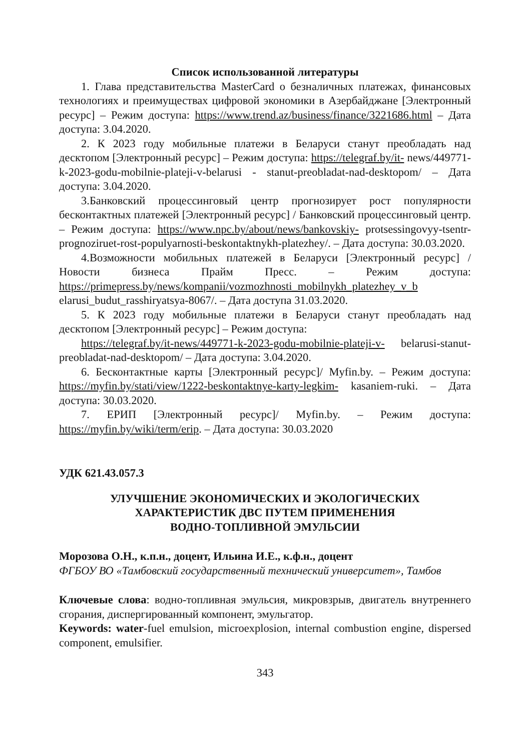Список использованной литературы
1. Глава представительства MasterCard о безналичных платежах, финансовых технологиях и преимуществах цифровой экономики в Азербайджане [Электронный ресурс] – Режим доступа: https://www.trend.az/business/finance/3221686.html – Дата доступа: 3.04.2020.
2. К 2023 году мобильные платежи в Беларуси станут преобладать над десктопом [Электронный ресурс] – Режим доступа: https://telegraf.by/it- news/449771-k-2023-godu-mobilnie-plateji-v-belarusi - stanut-preobladat-nad-desktopom/ – Дата доступа: 3.04.2020.
3.Банковский процессинговый центр прогнозирует рост популярности бесконтактных платежей [Электронный ресурс] / Банковский процессинговый центр. – Режим доступа: https://www.npc.by/about/news/bankovskiy- protsessingovyy-tsentr-prognoziruet-rost-populyarnosti-beskontaktnykh-platezhey/. – Дата доступа: 30.03.2020.
4.Возможности мобильных платежей в Беларуси [Электронный ресурс] / Новости бизнеса Прайм Пресс. – Режим доступа: https://primepress.by/news/kompanii/vozmozhnosti_mobilnykh_platezhey_v_b elarusi_budut_rasshiryatsya-8067/. – Дата доступа 31.03.2020.
5. К 2023 году мобильные платежи в Беларуси станут преобладать над десктопом [Электронный ресурс] – Режим доступа:
https://telegraf.by/it-news/449771-k-2023-godu-mobilnie-plateji-v- belarusi-stanut-preobladat-nad-desktopom/ – Дата доступа: 3.04.2020.
6. Бесконтактные карты [Электронный ресурс]/ Myfin.by. – Режим доступа: https://myfin.by/stati/view/1222-beskontaktnye-karty-legkim- kasaniem-ruki. – Дата доступа: 30.03.2020.
7. ЕРИП [Электронный ресурс]/ Myfin.by. – Режим доступа: https://myfin.by/wiki/term/erip. – Дата доступа: 30.03.2020
УДК 621.43.057.3
УЛУЧШЕНИЕ ЭКОНОМИЧЕСКИХ И ЭКОЛОГИЧЕСКИХ
ХАРАКТЕРИСТИК ДВС ПУТЕМ ПРИМЕНЕНИЯ
ВОДНО-ТОПЛИВНОЙ ЭМУЛЬСИИ
Морозова О.Н., к.п.н., доцент, Ильина И.Е., к.ф.н., доцент
ФГБОУ ВО «Тамбовский государственный технический университет», Тамбов
Ключевые слова: водно-топливная эмульсия, микровзрыв, двигатель внутреннего сгорания, диспергированный компонент, эмульгатор.
Keywords: water-fuel emulsion, microexplosion, internal combustion engine, dispersed component, emulsifier.
343